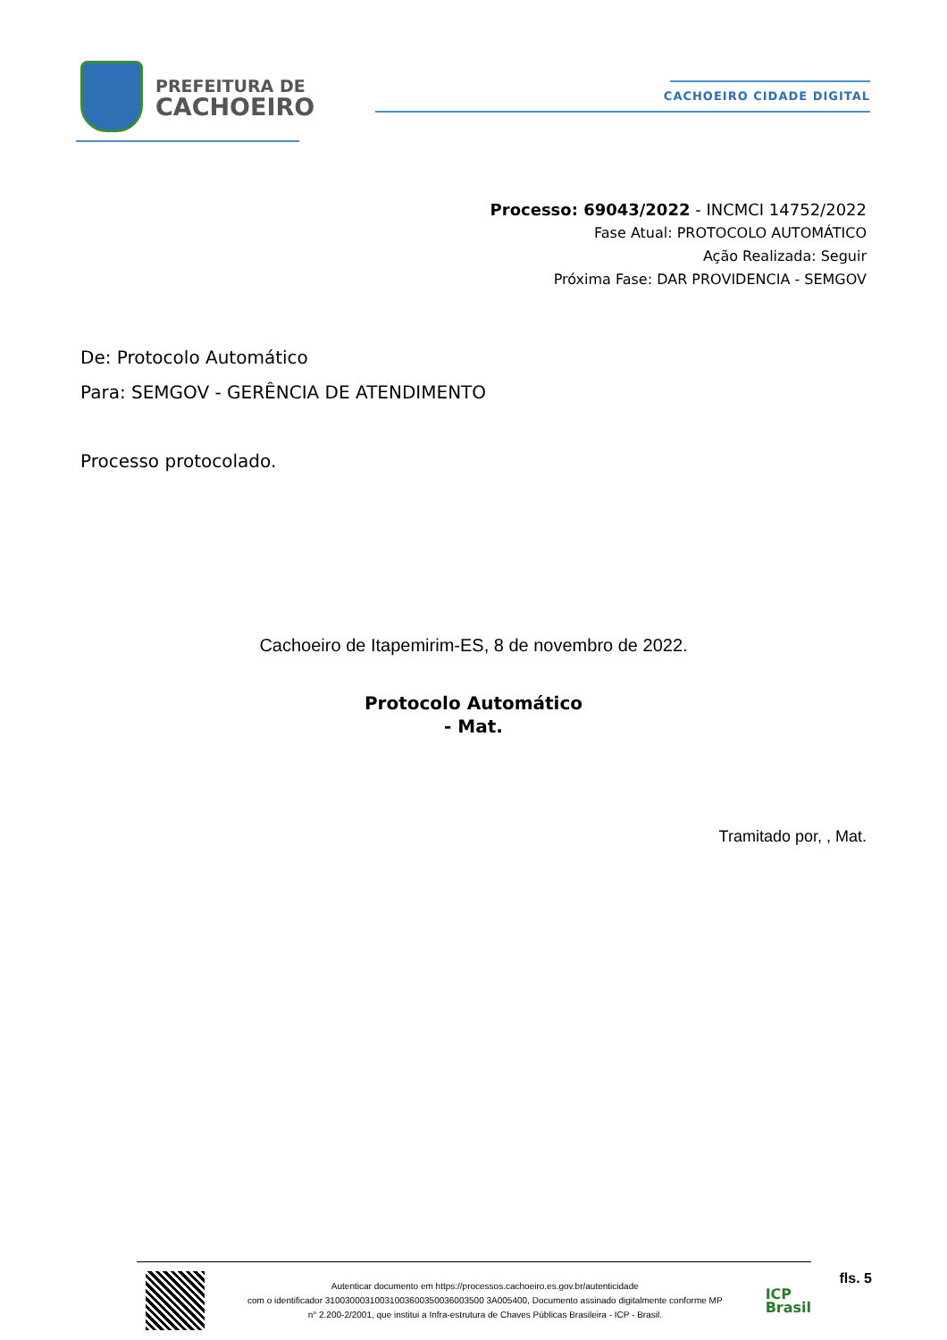PREFEITURA DE
CACHOEIRO
CACHOEIRO CIDADE DIGITAL
Processo: 69043/2022 - INCMCI 14752/2022
Fase Atual: PROTOCOLO AUTOMÁTICO
Ação Realizada: Seguir
Próxima Fase: DAR PROVIDENCIA - SEMGOV
De: Protocolo Automático
Para: SEMGOV - GERÊNCIA DE ATENDIMENTO
Processo protocolado.
Cachoeiro de Itapemirim-ES, 8 de novembro de 2022.
Protocolo Automático
- Mat.
Tramitado por, , Mat.
Autenticar documento em https://processos.cachoeiro.es.gov.br/autenticidade
com o identificador 31003000310031003600350036003500 3A005400, Documento assinado digitalmente conforme MP
n° 2.200-2/2001, que institui a Infra-estrutura de Chaves Públicas Brasileira - ICP - Brasil.
ICP
Brasil
fls. 5